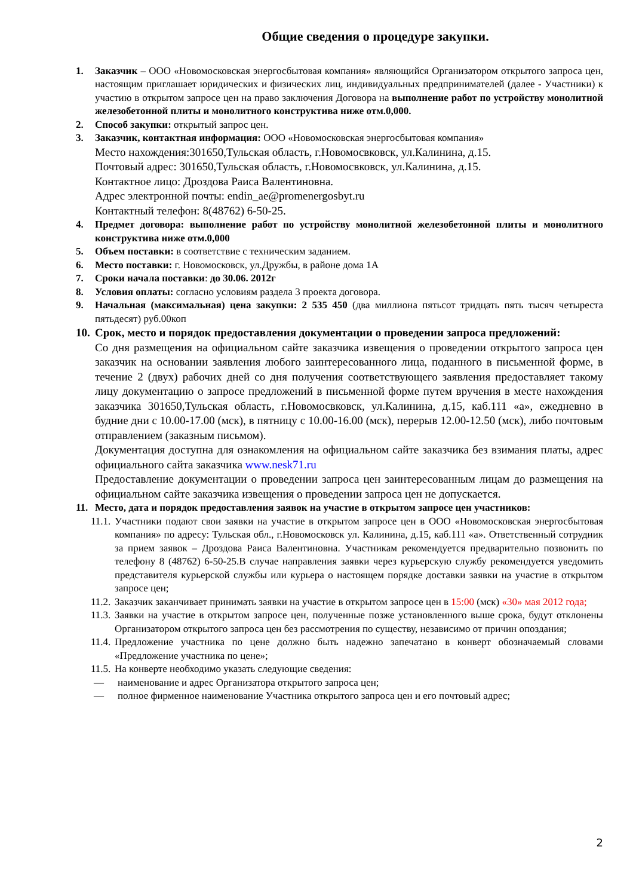Общие сведения о процедуре закупки.
1. Заказчик – ООО «Новомосковская энергосбытовая компания» являющийся Организатором открытого запроса цен, настоящим приглашает юридических и физических лиц, индивидуальных предпринимателей (далее - Участники) к участию в открытом запросе цен на право заключения Договора на выполнение работ по устройству монолитной железобетонной плиты и монолитного конструктива ниже отм.0,000.
2. Способ закупки: открытый запрос цен.
3. Заказчик, контактная информация: ООО «Новомосковская энергосбытовая компания»
Место нахождения:301650,Тульская область, г.Новомосвковск, ул.Калинина, д.15.
Почтовый адрес: 301650,Тульская область, г.Новомосвковск, ул.Калинина, д.15.
Контактное лицо: Дроздова Раиса Валентиновна.
Адрес электронной почты: endin_ae@promenergosbyt.ru
Контактный телефон: 8(48762) 6-50-25.
4. Предмет договора: выполнение работ по устройству монолитной железобетонной плиты и монолитного конструктива ниже отм.0,000
5. Объем поставки: в соответствие с техническим заданием.
6. Место поставки: г. Новомосковск, ул.Дружбы, в районе дома 1А
7. Сроки начала поставки: до 30.06. 2012г
8. Условия оплаты: согласно условиям раздела 3 проекта договора.
9. Начальная (максимальная) цена закупки: 2 535 450 (два миллиона пятьсот тридцать пять тысяч четыреста пятьдесят) руб.00коп
10.
Срок, место и порядок предоставления документации о проведении запроса предложений:
Со дня размещения на официальном сайте заказчика извещения о проведении открытого запроса цен заказчик на основании заявления любого заинтересованного лица, поданного в письменной форме, в течение 2 (двух) рабочих дней со дня получения соответствующего заявления предоставляет такому лицу документацию о запросе предложений в письменной форме путем вручения в месте нахождения заказчика 301650,Тульская область, г.Новомосвковск, ул.Калинина, д.15, каб.111 «а», ежедневно в будние дни с 10.00-17.00 (мск), в пятницу с 10.00-16.00 (мск), перерыв 12.00-12.50 (мск), либо почтовым отправлением (заказным письмом).
Документация доступна для ознакомления на официальном сайте заказчика без взимания платы, адрес официального сайта заказчика www.nesk71.ru
Предоставление документации о проведении запроса цен заинтересованным лицам до размещения на официальном сайте заказчика извещения о проведении запроса цен не допускается.
11. Место, дата и порядок предоставления заявок на участие в открытом запросе цен участников:
11.1.
Участники подают свои заявки на участие в открытом запросе цен в ООО «Новомосковская энергосбытовая компания» по адресу: Тульская обл., г.Новомосковск ул. Калинина, д.15, каб.111 «а». Ответственный сотрудник за прием заявок – Дроздова Раиса Валентиновна. Участникам рекомендуется предварительно позвонить по телефону 8 (48762) 6-50-25.В случае направления заявки через курьерскую службу рекомендуется уведомить представителя курьерской службы или курьера о настоящем порядке доставки заявки на участие в открытом запросе цен;
11.2.
Заказчик заканчивает принимать заявки на участие в открытом запросе цен в 15:00 (мск) «30» мая 2012 года;
11.3.
Заявки на участие в открытом запросе цен, полученные позже установленного выше срока, будут отклонены Организатором открытого запроса цен без рассмотрения по существу, независимо от причин опоздания;
11.4.
Предложение участника по цене должно быть надежно запечатано в конверт обозначаемый словами «Предложение участника по цене»;
11.5.
На конверте необходимо указать следующие сведения:
— наименование и адрес Организатора открытого запроса цен;
— полное фирменное наименование Участника открытого запроса цен и его почтовый адрес;
2